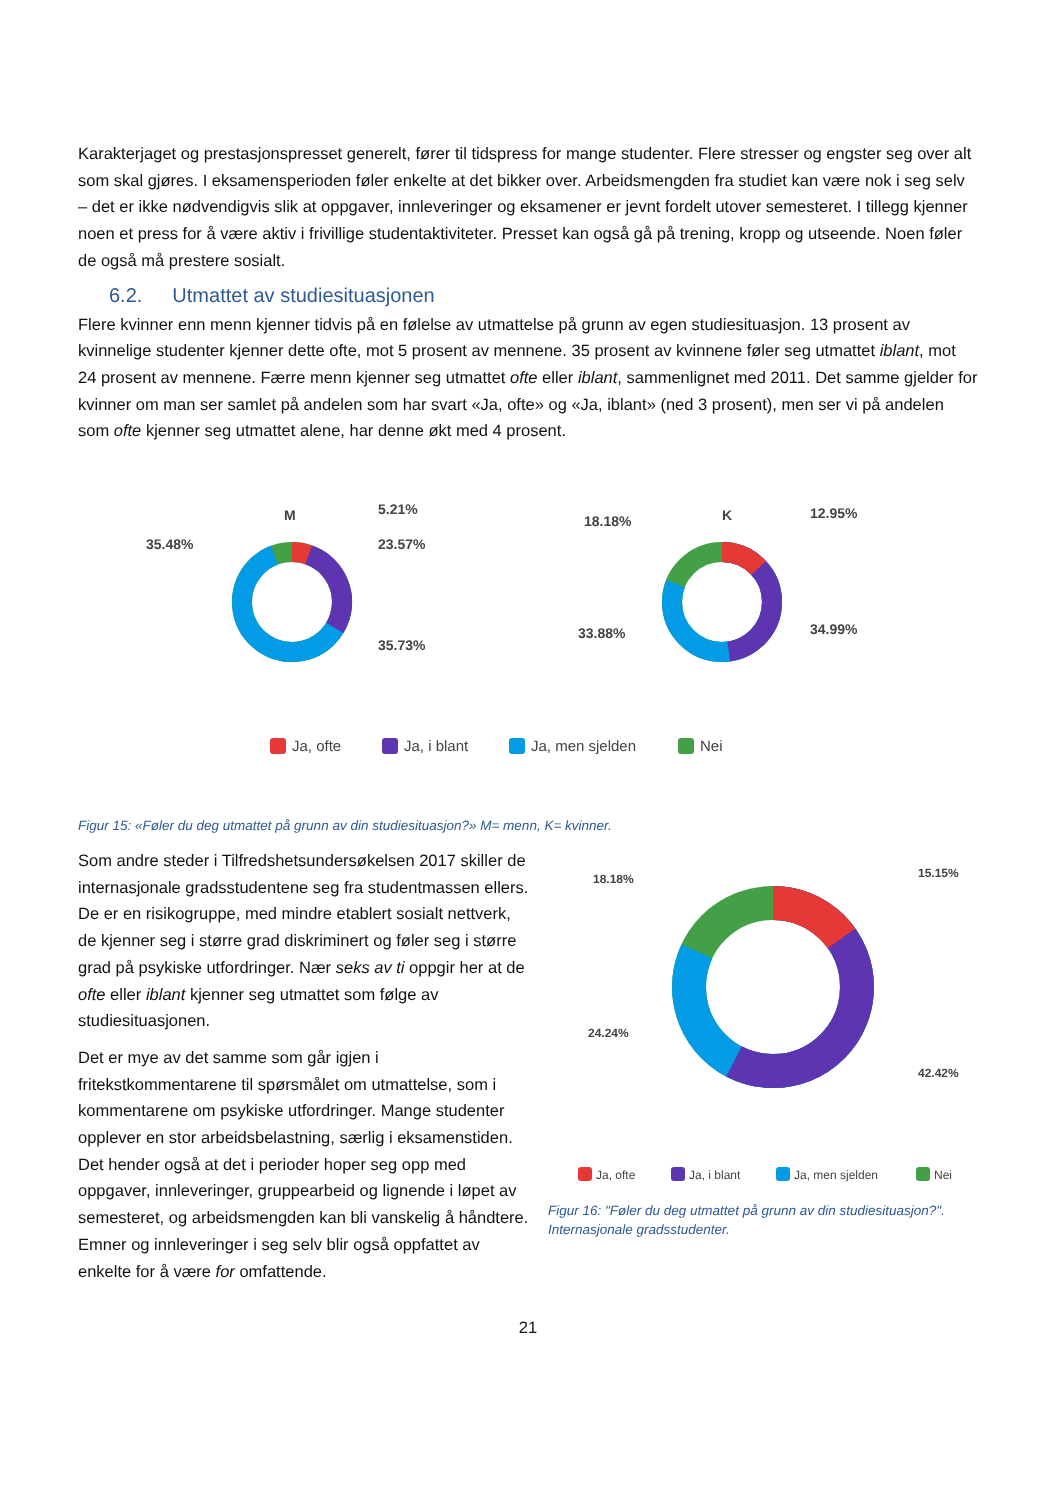Karakterjaget og prestasjonspresset generelt, fører til tidspress for mange studenter. Flere stresser og engster seg over alt som skal gjøres. I eksamensperioden føler enkelte at det bikker over. Arbeidsmengden fra studiet kan være nok i seg selv – det er ikke nødvendigvis slik at oppgaver, innleveringer og eksamener er jevnt fordelt utover semesteret. I tillegg kjenner noen et press for å være aktiv i frivillige studentaktiviteter. Presset kan også gå på trening, kropp og utseende. Noen føler de også må prestere sosialt.
6.2. Utmattet av studiesituasjonen
Flere kvinner enn menn kjenner tidvis på en følelse av utmattelse på grunn av egen studiesituasjon. 13 prosent av kvinnelige studenter kjenner dette ofte, mot 5 prosent av mennene. 35 prosent av kvinnene føler seg utmattet iblant, mot 24 prosent av mennene. Færre menn kjenner seg utmattet ofte eller iblant, sammenlignet med 2011. Det samme gjelder for kvinner om man ser samlet på andelen som har svart «Ja, ofte» og «Ja, iblant» (ned 3 prosent), men ser vi på andelen som ofte kjenner seg utmattet alene, har denne økt med 4 prosent.
M
5.21%
23.57%
35.73%
35.48%
K
12.95%
34.99%
33.88%
18.18%
Ja, ofte
Ja, i blant
Ja, men sjelden
Nei
Figur 15: «Føler du deg utmattet på grunn av din studiesituasjon?» M= menn, K= kvinner.
Som andre steder i Tilfredshetsundersøkelsen 2017 skiller de internasjonale gradsstudentene seg fra studentmassen ellers. De er en risikogruppe, med mindre etablert sosialt nettverk, de kjenner seg i større grad diskriminert og føler seg i større grad på psykiske utfordringer. Nær seks av ti oppgir her at de ofte eller iblant kjenner seg utmattet som følge av studiesituasjonen.
Det er mye av det samme som går igjen i fritekstkommentarene til spørsmålet om utmattelse, som i kommentarene om psykiske utfordringer. Mange studenter opplever en stor arbeidsbelastning, særlig i eksamenstiden. Det hender også at det i perioder hoper seg opp med oppgaver, innleveringer, gruppearbeid og lignende i løpet av semesteret, og arbeidsmengden kan bli vanskelig å håndtere. Emner og innleveringer i seg selv blir også oppfattet av enkelte for å være for omfattende.
15.15%
42.42%
24.24%
18.18%
Ja, ofte
Ja, i blant
Ja, men sjelden
Nei
Figur 16: "Føler du deg utmattet på grunn av din studiesituasjon?". Internasjonale gradsstudenter.
21